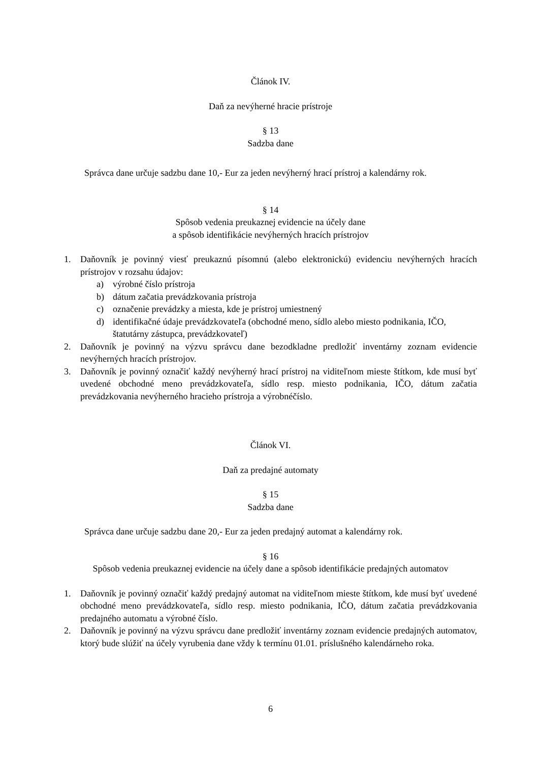Článok IV.
Daň za nevýherné hracie prístroje
§ 13
Sadzba dane
Správca dane určuje sadzbu dane 10,- Eur za jeden nevýherný hrací prístroj a kalendárny rok.
§ 14
Spôsob vedenia preukaznej evidencie na účely dane
a spôsob identifikácie nevýherných hracích prístrojov
1. Daňovník je povinný viesť preukaznú písomnú (alebo elektronickú) evidenciu nevýherných hracích prístrojov v rozsahu údajov:
a) výrobné číslo prístroja
b) dátum začatia prevádzkovania prístroja
c) označenie prevádzky a miesta, kde je prístroj umiestnený
d) identifikačné údaje prevádzkovateľa (obchodné meno, sídlo alebo miesto podnikania, IČO, štatutárny zástupca, prevádzkovateľ)
2. Daňovník je povinný na výzvu správcu dane bezodkladne predložiť inventárny zoznam evidencie nevýherných hracích prístrojov.
3. Daňovník je povinný označiť každý nevýherný hrací prístroj na viditeľnom mieste štítkom, kde musí byť uvedené obchodné meno prevádzkovateľa, sídlo resp. miesto podnikania, IČO, dátum začatia prevádzkovania nevýherného hracieho prístroja a výrobnéčíslo.
Článok VI.
Daň za predajné automaty
§ 15
Sadzba dane
Správca dane určuje sadzbu dane 20,- Eur za jeden predajný automat a kalendárny rok.
§ 16
Spôsob vedenia preukaznej evidencie na účely dane a spôsob identifikácie predajných automatov
1. Daňovník je povinný označiť každý predajný automat na viditeľnom mieste štítkom, kde musí byť uvedené obchodné meno prevádzkovateľa, sídlo resp. miesto podnikania, IČO, dátum začatia prevádzkovania predajného automatu a výrobné číslo.
2. Daňovník je povinný na výzvu správcu dane predložiť inventárny zoznam evidencie predajných automatov, ktorý bude slúžiť na účely vyrubenia dane vždy k termínu 01.01. príslušného kalendárneho roka.
6